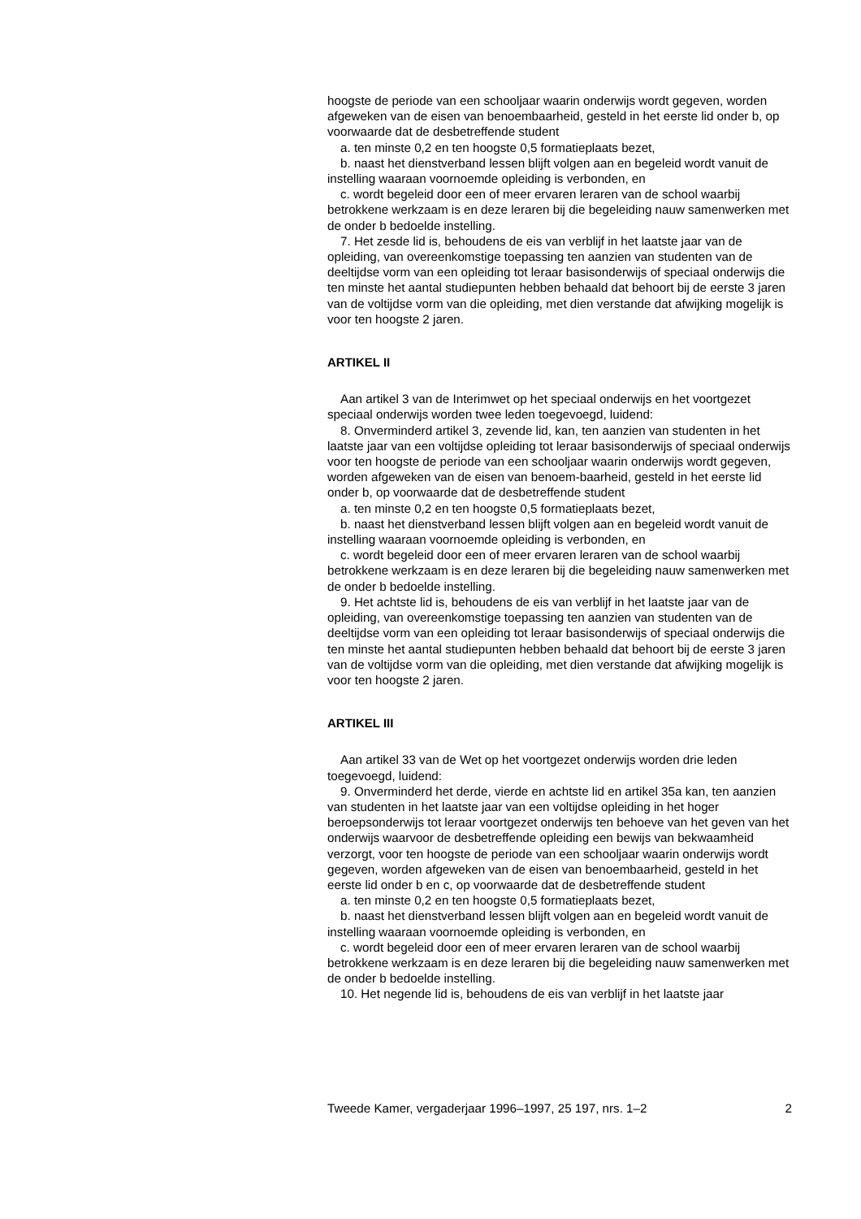hoogste de periode van een schooljaar waarin onderwijs wordt gegeven, worden afgeweken van de eisen van benoembaarheid, gesteld in het eerste lid onder b, op voorwaarde dat de desbetreffende student
a. ten minste 0,2 en ten hoogste 0,5 formatieplaats bezet,
b. naast het dienstverband lessen blijft volgen aan en begeleid wordt vanuit de instelling waaraan voornoemde opleiding is verbonden, en
c. wordt begeleid door een of meer ervaren leraren van de school waarbij betrokkene werkzaam is en deze leraren bij die begeleiding nauw samenwerken met de onder b bedoelde instelling.
7. Het zesde lid is, behoudens de eis van verblijf in het laatste jaar van de opleiding, van overeenkomstige toepassing ten aanzien van studenten van de deeltijdse vorm van een opleiding tot leraar basisonderwijs of speciaal onderwijs die ten minste het aantal studiepunten hebben behaald dat behoort bij de eerste 3 jaren van de voltijdse vorm van die opleiding, met dien verstande dat afwijking mogelijk is voor ten hoogste 2 jaren.
ARTIKEL II
Aan artikel 3 van de Interimwet op het speciaal onderwijs en het voortgezet speciaal onderwijs worden twee leden toegevoegd, luidend:
8. Onverminderd artikel 3, zevende lid, kan, ten aanzien van studenten in het laatste jaar van een voltijdse opleiding tot leraar basisonderwijs of speciaal onderwijs voor ten hoogste de periode van een schooljaar waarin onderwijs wordt gegeven, worden afgeweken van de eisen van benoem-baarheid, gesteld in het eerste lid onder b, op voorwaarde dat de desbetreffende student
a. ten minste 0,2 en ten hoogste 0,5 formatieplaats bezet,
b. naast het dienstverband lessen blijft volgen aan en begeleid wordt vanuit de instelling waaraan voornoemde opleiding is verbonden, en
c. wordt begeleid door een of meer ervaren leraren van de school waarbij betrokkene werkzaam is en deze leraren bij die begeleiding nauw samenwerken met de onder b bedoelde instelling.
9. Het achtste lid is, behoudens de eis van verblijf in het laatste jaar van de opleiding, van overeenkomstige toepassing ten aanzien van studenten van de deeltijdse vorm van een opleiding tot leraar basisonderwijs of speciaal onderwijs die ten minste het aantal studiepunten hebben behaald dat behoort bij de eerste 3 jaren van de voltijdse vorm van die opleiding, met dien verstande dat afwijking mogelijk is voor ten hoogste 2 jaren.
ARTIKEL III
Aan artikel 33 van de Wet op het voortgezet onderwijs worden drie leden toegevoegd, luidend:
9. Onverminderd het derde, vierde en achtste lid en artikel 35a kan, ten aanzien van studenten in het laatste jaar van een voltijdse opleiding in het hoger beroepsonderwijs tot leraar voortgezet onderwijs ten behoeve van het geven van het onderwijs waarvoor de desbetreffende opleiding een bewijs van bekwaamheid verzorgt, voor ten hoogste de periode van een schooljaar waarin onderwijs wordt gegeven, worden afgeweken van de eisen van benoembaarheid, gesteld in het eerste lid onder b en c, op voorwaarde dat de desbetreffende student
a. ten minste 0,2 en ten hoogste 0,5 formatieplaats bezet,
b. naast het dienstverband lessen blijft volgen aan en begeleid wordt vanuit de instelling waaraan voornoemde opleiding is verbonden, en
c. wordt begeleid door een of meer ervaren leraren van de school waarbij betrokkene werkzaam is en deze leraren bij die begeleiding nauw samenwerken met de onder b bedoelde instelling.
10. Het negende lid is, behoudens de eis van verblijf in het laatste jaar
Tweede Kamer, vergaderjaar 1996–1997, 25 197, nrs. 1–2 2